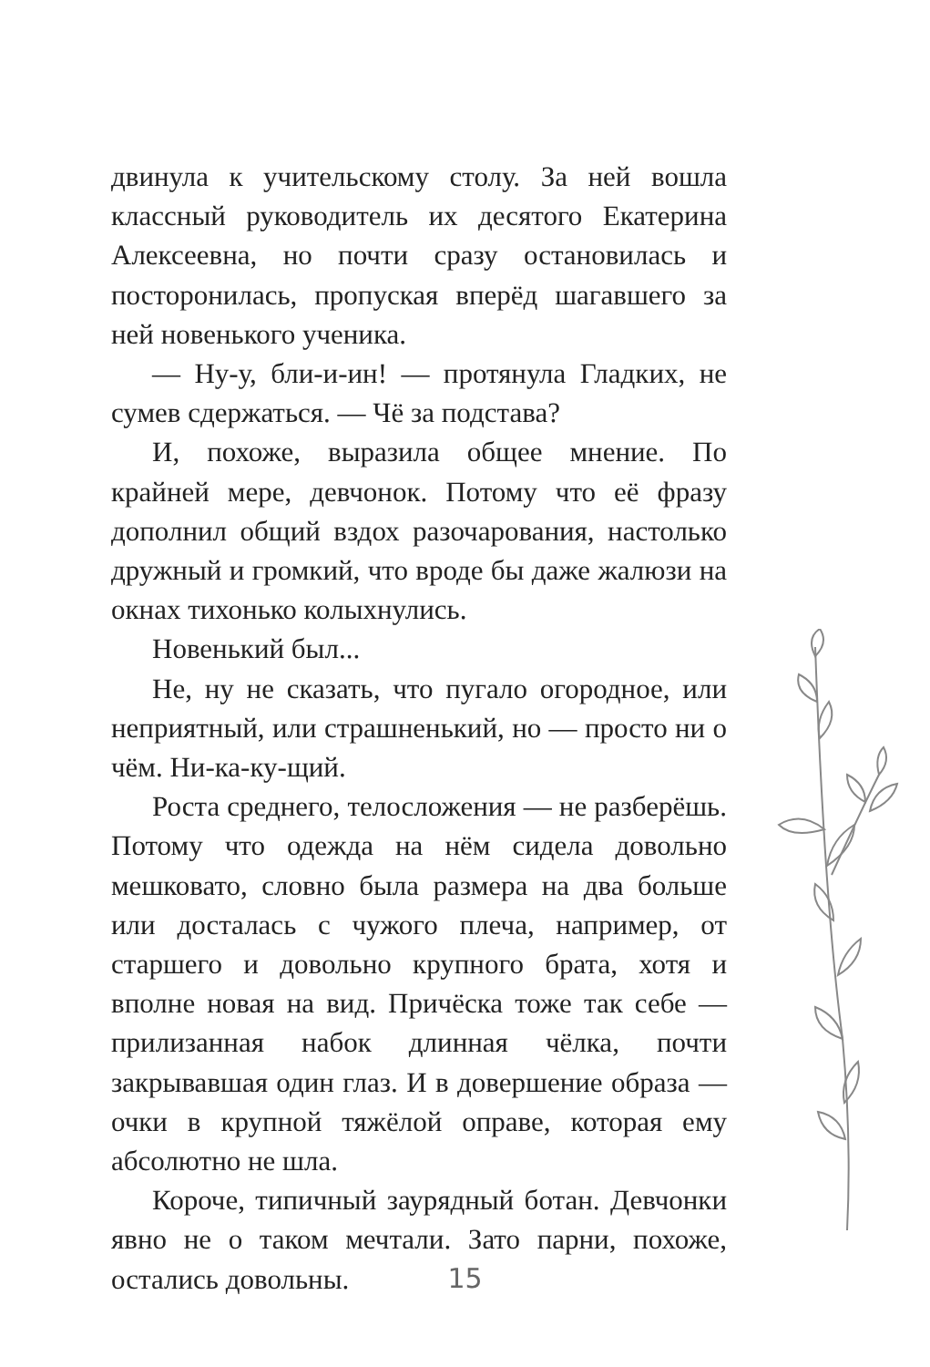двинула к учительскому столу. За ней вошла классный руководитель их десятого Екатерина Алексеевна, но почти сразу остановилась и посторонилась, пропуская вперёд шагавшего за ней новенького ученика.
— Ну-у, бли-и-ин! — протянула Гладких, не сумев сдержаться. — Чё за подстава?
И, похоже, выразила общее мнение. По крайней мере, девчонок. Потому что её фразу дополнил общий вздох разочарования, настолько дружный и громкий, что вроде бы даже жалюзи на окнах тихонько колыхнулись.
Новенький был...
Не, ну не сказать, что пугало огородное, или неприятный, или страшненький, но — просто ни о чём. Ни-ка-ку-щий.
Роста среднего, телосложения — не разберёшь. Потому что одежда на нём сидела довольно мешковато, словно была размера на два больше или досталась с чужого плеча, например, от старшего и довольно крупного брата, хотя и вполне новая на вид. Причёска тоже так себе — прилизанная набок длинная чёлка, почти закрывавшая один глаз. И в довершение образа — очки в крупной тяжёлой оправе, которая ему абсолютно не шла.
Короче, типичный заурядный ботан. Девчонки явно не о таком мечтали. Зато парни, похоже, остались довольны.
15